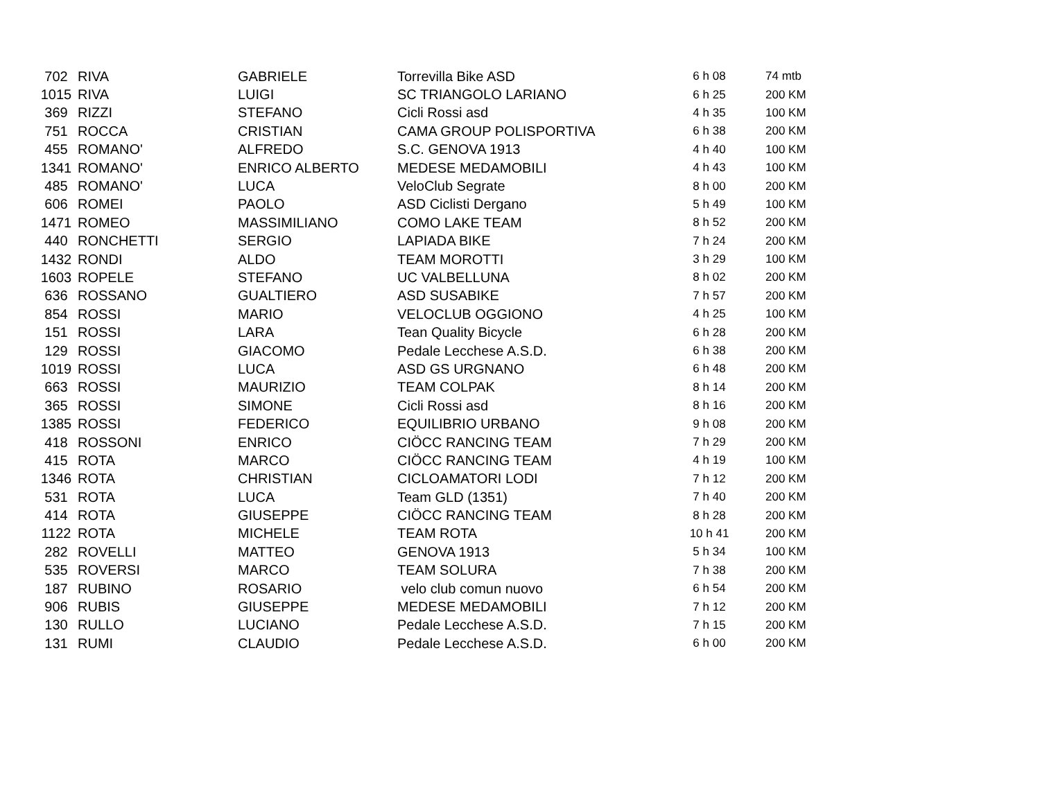| 702 | RIVA | GABRIELE | Torrevilla Bike ASD | 6 h 08 | 74 mtb |
| 1015 | RIVA | LUIGI | SC TRIANGOLO LARIANO | 6 h 25 | 200 KM |
| 369 | RIZZI | STEFANO | Cicli Rossi asd | 4 h 35 | 100 KM |
| 751 | ROCCA | CRISTIAN | CAMA GROUP POLISPORTIVA | 6 h 38 | 200 KM |
| 455 | ROMANO' | ALFREDO | S.C. GENOVA 1913 | 4 h 40 | 100 KM |
| 1341 | ROMANO' | ENRICO ALBERTO | MEDESE MEDAMOBILI | 4 h 43 | 100 KM |
| 485 | ROMANO' | LUCA | VeloClub Segrate | 8 h 00 | 200 KM |
| 606 | ROMEI | PAOLO | ASD Ciclisti Dergano | 5 h 49 | 100 KM |
| 1471 | ROMEO | MASSIMILIANO | COMO LAKE TEAM | 8 h 52 | 200 KM |
| 440 | RONCHETTI | SERGIO | LAPIADA BIKE | 7 h 24 | 200 KM |
| 1432 | RONDI | ALDO | TEAM MOROTTI | 3 h 29 | 100 KM |
| 1603 | ROPELE | STEFANO | UC VALBELLUNA | 8 h 02 | 200 KM |
| 636 | ROSSANO | GUALTIERO | ASD SUSABIKE | 7 h 57 | 200 KM |
| 854 | ROSSI | MARIO | VELOCLUB OGGIONO | 4 h 25 | 100 KM |
| 151 | ROSSI | LARA | Tean Quality Bicycle | 6 h 28 | 200 KM |
| 129 | ROSSI | GIACOMO | Pedale Lecchese A.S.D. | 6 h 38 | 200 KM |
| 1019 | ROSSI | LUCA | ASD GS URGNANO | 6 h 48 | 200 KM |
| 663 | ROSSI | MAURIZIO | TEAM COLPAK | 8 h 14 | 200 KM |
| 365 | ROSSI | SIMONE | Cicli Rossi asd | 8 h 16 | 200 KM |
| 1385 | ROSSI | FEDERICO | EQUILIBRIO URBANO | 9 h 08 | 200 KM |
| 418 | ROSSONI | ENRICO | CIÖCC RANCING TEAM | 7 h 29 | 200 KM |
| 415 | ROTA | MARCO | CIÖCC RANCING TEAM | 4 h 19 | 100 KM |
| 1346 | ROTA | CHRISTIAN | CICLOAMATORI LODI | 7 h 12 | 200 KM |
| 531 | ROTA | LUCA | Team GLD (1351) | 7 h 40 | 200 KM |
| 414 | ROTA | GIUSEPPE | CIÖCC RANCING TEAM | 8 h 28 | 200 KM |
| 1122 | ROTA | MICHELE | TEAM ROTA | 10 h 41 | 200 KM |
| 282 | ROVELLI | MATTEO | GENOVA 1913 | 5 h 34 | 100 KM |
| 535 | ROVERSI | MARCO | TEAM SOLURA | 7 h 38 | 200 KM |
| 187 | RUBINO | ROSARIO | velo club comun nuovo | 6 h 54 | 200 KM |
| 906 | RUBIS | GIUSEPPE | MEDESE MEDAMOBILI | 7 h 12 | 200 KM |
| 130 | RULLO | LUCIANO | Pedale Lecchese A.S.D. | 7 h 15 | 200 KM |
| 131 | RUMI | CLAUDIO | Pedale Lecchese A.S.D. | 6 h 00 | 200 KM |